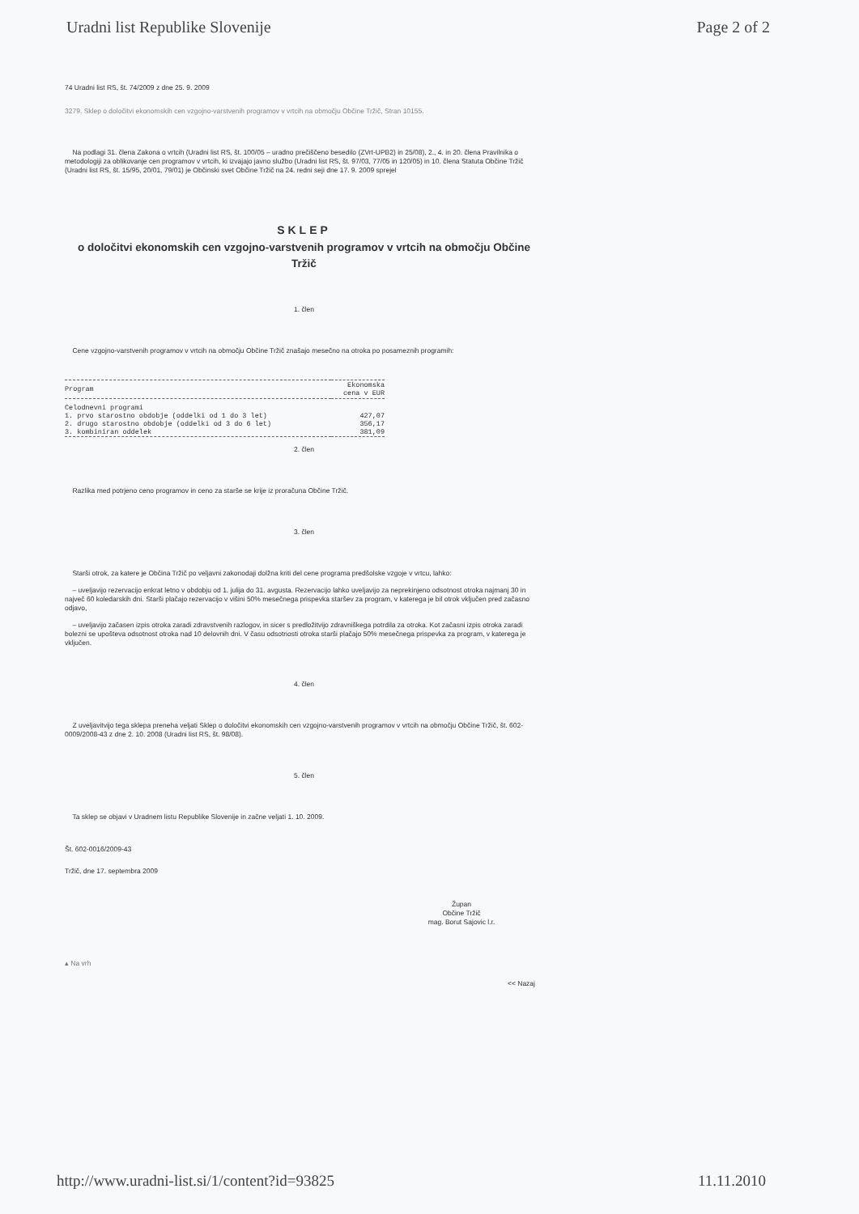Uradni list Republike Slovenije Page 2 of 2
74 Uradni list RS, št. 74/2009 z dne 25. 9. 2009
3279. Sklep o določitvi ekonomskih cen vzgojno-varstvenih programov v vrtcih na območju Občine Tržič, Stran 10155.
Na podlagi 31. člena Zakona o vrtcih (Uradni list RS, št. 100/05 – uradno prečiščeno besedilo (ZVrt-UPB2) in 25/08), 2., 4. in 20. člena Pravilnika o metodologiji za oblikovanje cen programov v vrtcih, ki izvajajo javno službo (Uradni list RS, št. 97/03, 77/05 in 120/05) in 10. člena Statuta Občine Tržič (Uradni list RS, št. 15/95, 20/01, 79/01) je Občinski svet Občine Tržič na 24. redni seji dne 17. 9. 2009 sprejel
SKLEP
o določitvi ekonomskih cen vzgojno-varstvenih programov v vrtcih na območju Občine Tržič
1. člen
Cene vzgojno-varstvenih programov v vrtcih na območju Občine Tržič znašajo mesečno na otroka po posameznih programih:
| Program | Ekonomska cena v EUR |
| --- | --- |
| Celodnevni programi | |
| 1. prvo starostno obdobje (oddelki od 1 do 3 let) | 427,07 |
| 2. drugo starostno obdobje (oddelki od 3 do 6 let) | 356,17 |
| 3. kombiniran oddelek | 381,09 |
2. člen
Razlika med potrjeno ceno programov in ceno za starše se krije iz proračuna Občine Tržič.
3. člen
Starši otrok, za katere je Občina Tržič po veljavni zakonodaji dolžna kriti del cene programa predšolske vzgoje v vrtcu, lahko:
– uveljavijo rezervacijo enkrat letno v obdobju od 1. julija do 31. avgusta. Rezervacijo lahko uveljavijo za neprekinjeno odsotnost otroka najmanj 30 in največ 60 koledarskih dni. Starši plačajo rezervacijo v višini 50% mesečnega prispevka staršev za program, v katerega je bil otrok vključen pred začasno odjavo,
– uveljavijo začasen izpis otroka zaradi zdravstvenih razlogov, in sicer s predložitvijo zdravniškega potrdila za otroka. Kot začasni izpis otroka zaradi bolezni se upošteva odsotnost otroka nad 10 delovnih dni. V času odsotnosti otroka starši plačajo 50% mesečnega prispevka za program, v katerega je vključen.
4. člen
Z uveljavitvijo tega sklepa preneha veljati Sklep o določitvi ekonomskih cen vzgojno-varstvenih programov v vrtcih na območju Občine Tržič, št. 602-0009/2008-43 z dne 2. 10. 2008 (Uradni list RS, št. 98/08).
5. člen
Ta sklep se objavi v Uradnem listu Republike Slovenije in začne veljati 1. 10. 2009.
Št. 602-0016/2009-43
Tržič, dne 17. septembra 2009
Župan
Občine Tržič
mag. Borut Sajovic l.r.
▴ Na vrh
<< Nazaj
http://www.uradni-list.si/1/content?id=93825 11.11.2010